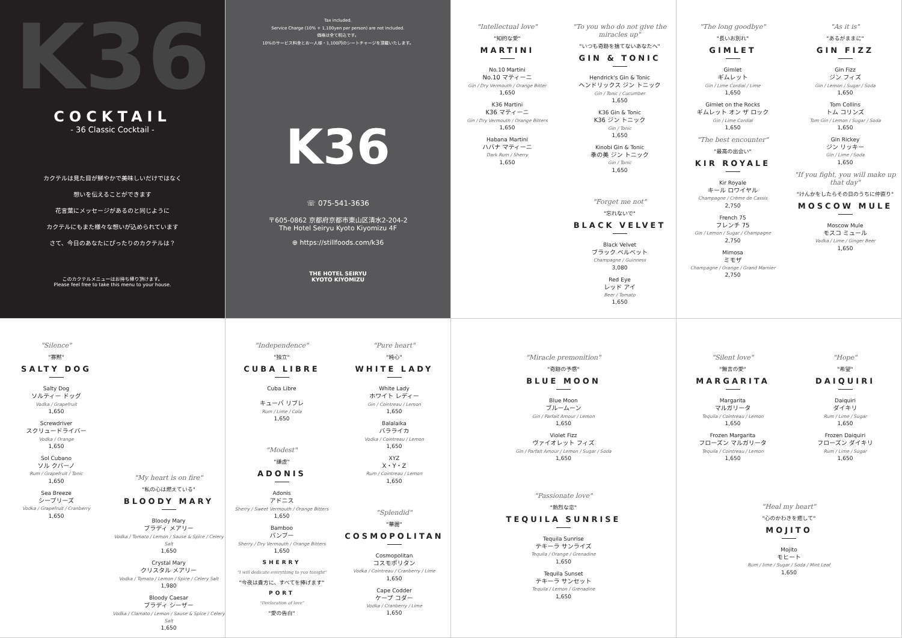K36
COCKTAIL
- 36 Classic Cocktail -
カクテルは見た目が鮮やかで美味しいだけではなく
想いを伝えることができます
花言葉にメッセージがあるのと同じように
カクテルにもまた様々な想いが込められています
さて、今日のあなたにぴったりのカクテルは？
このカクテルメニューはお持ち帰り頂けます。
Please feel free to take this menu to your house.
Tax included.
Service Charge (10% + 1,100yen per person) are not included.
価格は全て税込です。
10%のサービス料金とお一人様・1,100円のシートチャージを頂戴いたします。
K36
☏ 075-541-3636
〒605-0862 京都府京都市東山区清水2-204-2
The Hotel Seiryu Kyoto Kiyomizu 4F
⊕ https://stillfoods.com/k36
THE HOTEL SEIRYU
KYOTO KIYOMIZU
"Intellectual love"
"知的な愛"
MARTINI
No.10 Martini
No.10 マティーニ
Gin / Dry Vermouth / Orange Bitter
1,650
K36 Martini
K36 マティーニ
Gin / Dry Vermouth / Orange Bitters
1,650
Habana Martini
ハバナ マティーニ
Dark Rum / Sherry
1,650
"To you who do not give the miracles up"
"いつも奇跡を捨てないあなたへ"
GIN & TONIC
Hendrick's Gin & Tonic
ヘンドリックス ジン トニック
Gin / Tonic / Cucumber
1,650
K36 Gin & Tonic
K36 ジン トニック
Gin / Tonic
1,650
Kinobi Gin & Tonic
季の美 ジン トニック
Gin / Tonic
1,650
"Forget me not"
"忘れないで"
BLACK VELVET
Black Velvet
ブラック ベルベット
Champagne / Guinness
3,080
Red Eye
レッド アイ
Beer / Tomato
1,650
"The long goodbye"
"長いお別れ"
GIMLET
Gimlet
ギムレット
Gin / Lime Cordial / Lime
1,650
Gimlet on the Rocks
ギムレット オン ザ ロック
Gin / Lime Cordial
1,650
"The best encounter"
"最高の出会い"
KIR ROYALE
Kir Royale
キール ロワイヤル
Champagne / Crème de Cassis
2,750
French 75
フレンチ 75
Gin / Lemon / Sugar / Champagne
2,750
Mimosa
ミモザ
Champagne / Orange / Grand Marnier
2,750
"As it is"
"あるがままに"
GIN FIZZ
Gin Fizz
ジン フィズ
Gin / Lemon / Sugar / Soda
1,650
Tom Collins
トム コリンズ
Tom Gin / Lemon / Sugar / Soda
1,650
Gin Rickey
ジン リッキー
Gin / Lime / Soda
1,650
"If you fight, you will make up that day"
"けんかをしたらその日のうちに仲直り"
MOSCOW MULE
Moscow Mule
モスコ ミュール
Vodka / Lime / Ginger Beer
1,650
"Silence"
"寡黙"
SALTY DOG
Salty Dog
ソルティー ドッグ
Vodka / Grapefruit
1,650
Screwdriver
スクリュードライバー
Vodka / Orange
1,650
Sol Cubano
ソル クバーノ
Rum / Grapefruit / Tonic
1,650
Sea Breeze
シーブリーズ
Vodka / Grapefruit / Cranberry
1,650
"My heart is on fire"
"私の心は燃えている"
BLOODY MARY
Bloody Mary
ブラディ メアリー
Vodka / Tomato / Lemon / Sause & Spice / Celery Salt
1,650
Crystal Mary
クリスタル メアリー
Vodka / Tomato / Lemon / Spice / Celery Salt
1,980
Bloody Caesar
ブラディ シーザー
Vodka / Clamato / Lemon / Sause & Spice / Celery Salt
1,650
"Independence"
"独立"
CUBA LIBRE
Cuba Libre
キューバ リブレ
Rum / Lime / Cola
1,650
"Modest"
"謙虚"
ADONIS
Adonis
アドニス
Sherry / Sweet Vermouth / Orange Bitters
1,650
Bamboo
バンブー
Sherry / Dry Vermouth / Orange Bitters
1,650
SHERRY
"I will dedicate everything to you tonight"
"今夜は貴方に、すべてを捧げます"
PORT
"Declaration of love"
"愛の告白"
"Pure heart"
"純心"
WHITE LADY
White Lady
ホワイト レディー
Gin / Cointreau / Lemon
1,650
Balalaika
バラライカ
Vodka / Cointreau / Lemon
1,650
XYZ
X・Y・Z
Rum / Cointreau / Lemon
1,650
"Splendid"
"華麗"
COSMOPOLITAN
Cosmopolitan
コスモポリタン
Vodka / Cointreau / Cranberry / Lime
1,650
Cape Codder
ケープ コダー
Vodka / Cranberry / Lime
1,650
"Miracle premonition"
"奇跡の予感"
BLUE MOON
Blue Moon
ブルームーン
Gin / Parfait Amour / Lemon
1,650
Violet Fizz
ヴァイオレット フィズ
Gin / Parfait Amour / Lemon / Sugar / Soda
1,650
"Passionate love"
"熱烈な恋"
TEQUILA SUNRISE
Tequila Sunrise
テキーラ サンライズ
Tequila / Orange / Grenadine
1,650
Tequila Sunset
テキーラ サンセット
Tequila / Lemon / Grenadine
1,650
"Silent love"
"無言の愛"
MARGARITA
Margarita
マルガリータ
Tequila / Cointreau / Lemon
1,650
Frozen Margarita
フローズン マルガリータ
Tequila / Cointreau / Lemon
1,650
"Hope"
"希望"
DAIQUIRI
Daiquiri
ダイキリ
Rum / Lime / Sugar
1,650
Frozen Daiquiri
フローズン ダイキリ
Rum / Lime / Sugar
1,650
"Heal my heart"
"心のかわきを癒して"
MOJITO
Mojito
モヒート
Rum / lime / Sugar / Soda / Mint Leaf
1,650